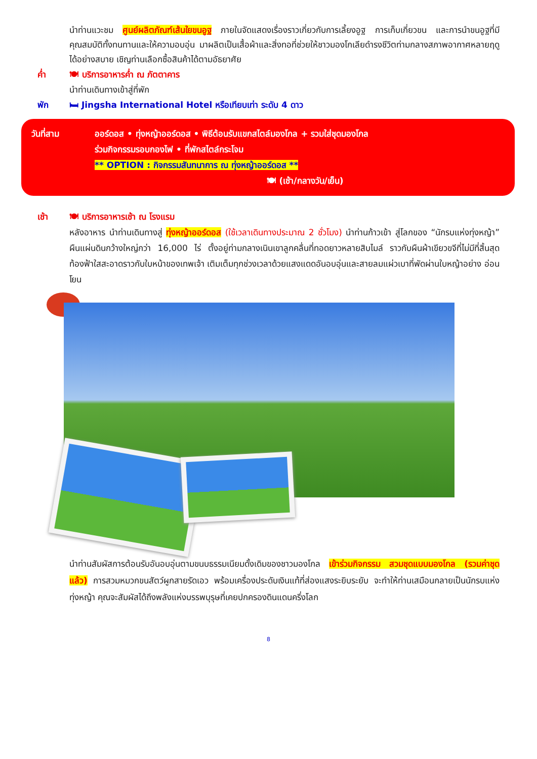นำท่านแวะชม ศูนย์ผลิตภัณฑ์เส้นใยขนอูฐ ภายในจัดแสดงเรื่องราวเกี่ยวกับการเลี้ยงอูฐ การเก็บเกี่ยวขน และการนำขนอูฐที่มีคุณสมบัติทั้งทนทานและให้ความอบอุ่น มาผลิตเป็นเสื้อผ้าและสิ่งทอที่ช่วยให้ชาวมองโกเลียดำรงชีวิตท่ามกลางสภาพอากาศหลายฤดูได้อย่างสบาย เชิญท่านเลือกซื้อสินค้าได้ตามอัธยาศัย
ค่ำ 🍽 บริการอาหารค่ำ ณ ภัตตาคาร
นำท่านเดินทางเข้าสู่ที่พัก
พัก 🛏 Jingsha International Hotel หรือเทียบเท่า ระดับ 4 ดาว
วันที่สาม ออร์ดอส • ทุ่งหญ้าออร์ดอส • พิธีต้อนรับแขกสไตล์มองโกล + รวมใส่ชุดมองโกล
ร่วมกิจกรรมรอบกองไฟ • ที่พักสไตล์กระโจม
** OPTION : กิจกรรมสันทนาการ ณ ทุ่งหญ้าออร์ดอส **
🍽 (เช้า/กลางวัน/เย็น)
เช้า 🍽 บริการอาหารเช้า ณ โรงแรม
หลังอาหาร นำท่านเดินทางสู่ ทุ่งหญ้าออร์ดอส (ใช้เวลาเดินทางประมาณ 2 ชั่วโมง) นำท่านก้าวเข้า สู่โลกของ “นักรบแห่งทุ่งหญ้า” ผืนแผ่นดินกว้างใหญ่กว่า 16,000 ไร่ ตั้งอยู่ท่ามกลางเนินเขาลูกคลื่นที่ทอดยาวหลายสิบไมล์ ราวกับผืนผ้าเขียวขจีที่ไม่มีที่สิ้นสุด ท้องฟ้าใสสะอาดราวกับใบหน้าของเทพเจ้า เติมเต็มทุกช่วงเวลาด้วยแสงแดดอันอบอุ่นและสายลมแผ่วเบาที่พัดผ่านใบหญ้าอย่าง อ่อนโยน
นำท่านสัมผัสการต้อนรับอันอบอุ่นตามขนบธรรมเนียมดั้งเดิมของชาวมองโกล เข้าร่วมกิจกรรม สวมชุดแบบมองโกล (รวมค่าชุดแล้ว) การสวมหมวกขนสัตว์ผูกสายรัดเอว พร้อมเครื่องประดับเงินแท้ที่ส่องแสงระยิบระยับ จะทำให้ท่านเสมือนกลายเป็นนักรบแห่งทุ่งหญ้า คุณจะสัมผัสได้ถึงพลังแห่งบรรพบุรุษที่เคยปกครองดินแดนครึ่งโลก
8